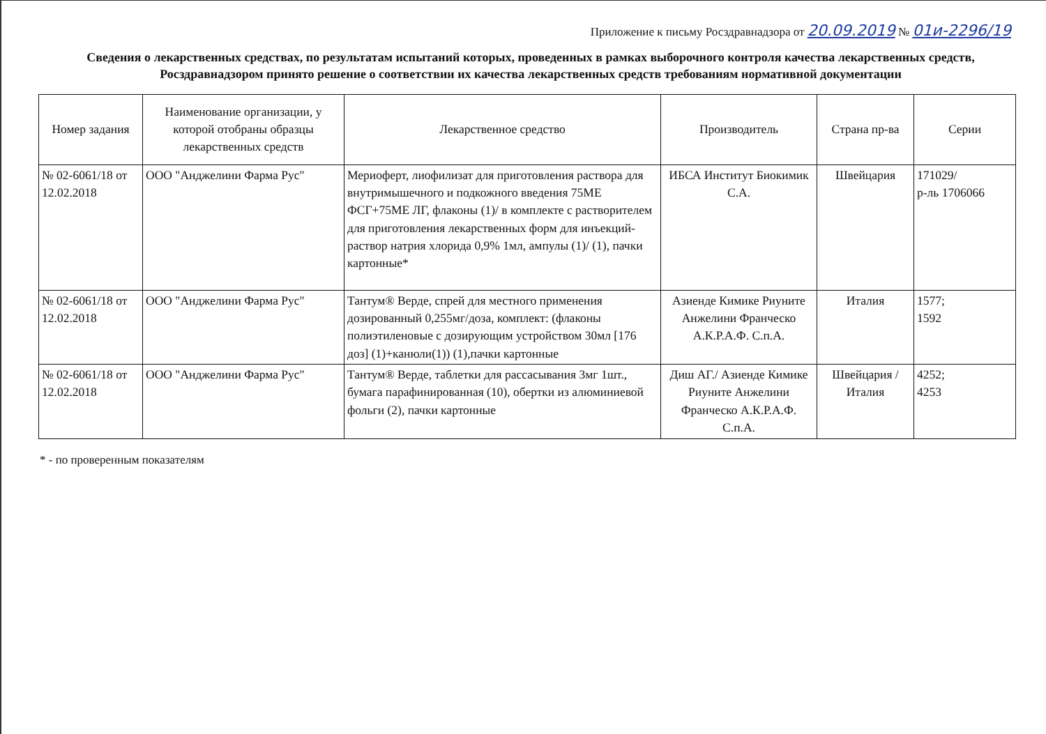Приложение к письму Росздравнадзора от 20.09.2019 № 01и-2296/19
Сведения о лекарственных средствах, по результатам испытаний которых, проведенных в рамках выборочного контроля качества лекарственных средств, Росздравнадзором принято решение о соответствии их качества лекарственных средств требованиям нормативной документации
| Номер задания | Наименование организации, у которой отобраны образцы лекарственных средств | Лекарственное средство | Производитель | Страна пр-ва | Серии |
| --- | --- | --- | --- | --- | --- |
| № 02-6061/18 от 12.02.2018 | ООО "Анджелини Фарма Рус" | Мериоферт, лиофилизат для приготовления раствора для внутримышечного и подкожного введения 75МЕ ФСГ+75МЕ ЛГ, флаконы (1)/ в комплекте с растворителем для приготовления лекарственных форм для инъекций-раствор натрия хлорида 0,9% 1мл, ампулы (1)/ (1), пачки картонные* | ИБСА Институт Биокимик С.А. | Швейцария | 171029/ р-ль 1706066 |
| № 02-6061/18 от 12.02.2018 | ООО "Анджелини Фарма Рус" | Тантум® Верде, спрей для местного применения дозированный 0,255мг/доза, комплект: (флаконы полиэтиленовые с дозирующим устройством 30мл [176 доз] (1)+канюли(1)) (1),пачки картонные | Азиенде Кимике Риуните Анжелини Франческо А.К.Р.А.Ф. С.п.А. | Италия | 1577; 1592 |
| № 02-6061/18 от 12.02.2018 | ООО "Анджелини Фарма Рус" | Тантум® Верде, таблетки для рассасывания 3мг 1шт., бумага парафинированная (10), обертки из алюминиевой фольги (2), пачки картонные | Диш АГ./ Азиенде Кимике Риуните Анжелини Франческо А.К.Р.А.Ф. С.п.А. | Швейцария / Италия | 4252; 4253 |
* - по проверенным показателям